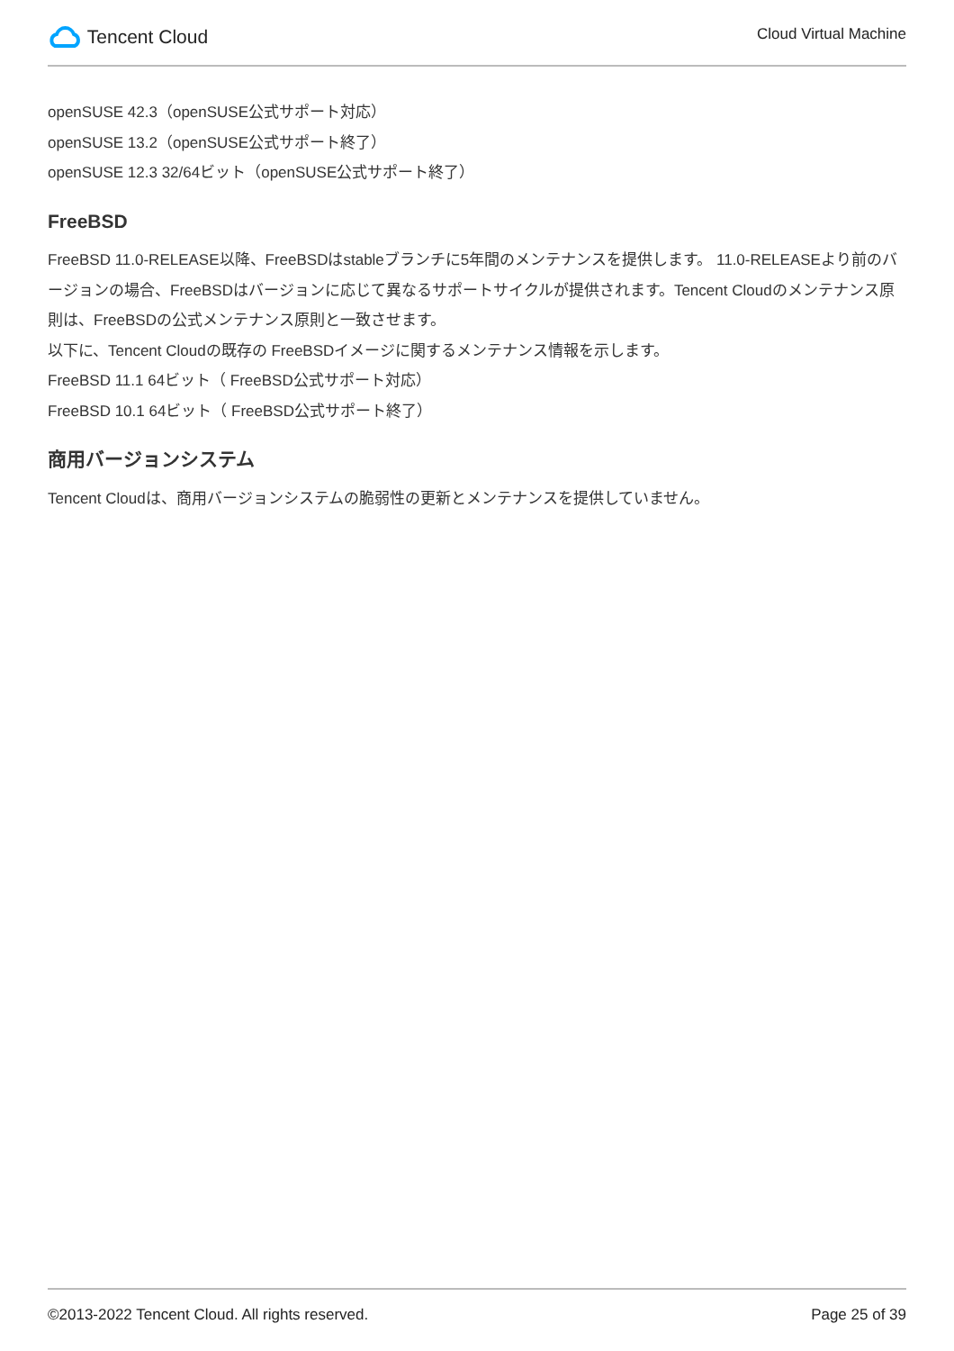Tencent Cloud
Cloud Virtual Machine
openSUSE 42.3（openSUSE公式サポート対応）
openSUSE 13.2（openSUSE公式サポート終了）
openSUSE 12.3 32/64ビット（openSUSE公式サポート終了）
FreeBSD
FreeBSD 11.0-RELEASE以降、FreeBSDはstableブランチに5年間のメンテナンスを提供します。 11.0-RELEASEより前のバージョンの場合、FreeBSDはバージョンに応じて異なるサポートサイクルが提供されます。Tencent Cloudのメンテナンス原則は、FreeBSDの公式メンテナンス原則と一致させます。
以下に、Tencent Cloudの既存の FreeBSDイメージに関するメンテナンス情報を示します。
FreeBSD 11.1 64ビット（ FreeBSD公式サポート対応）
FreeBSD 10.1 64ビット（ FreeBSD公式サポート終了）
商用バージョンシステム
Tencent Cloudは、商用バージョンシステムの脆弱性の更新とメンテナンスを提供していません。
©2013-2022 Tencent Cloud. All rights reserved. Page 25 of 39